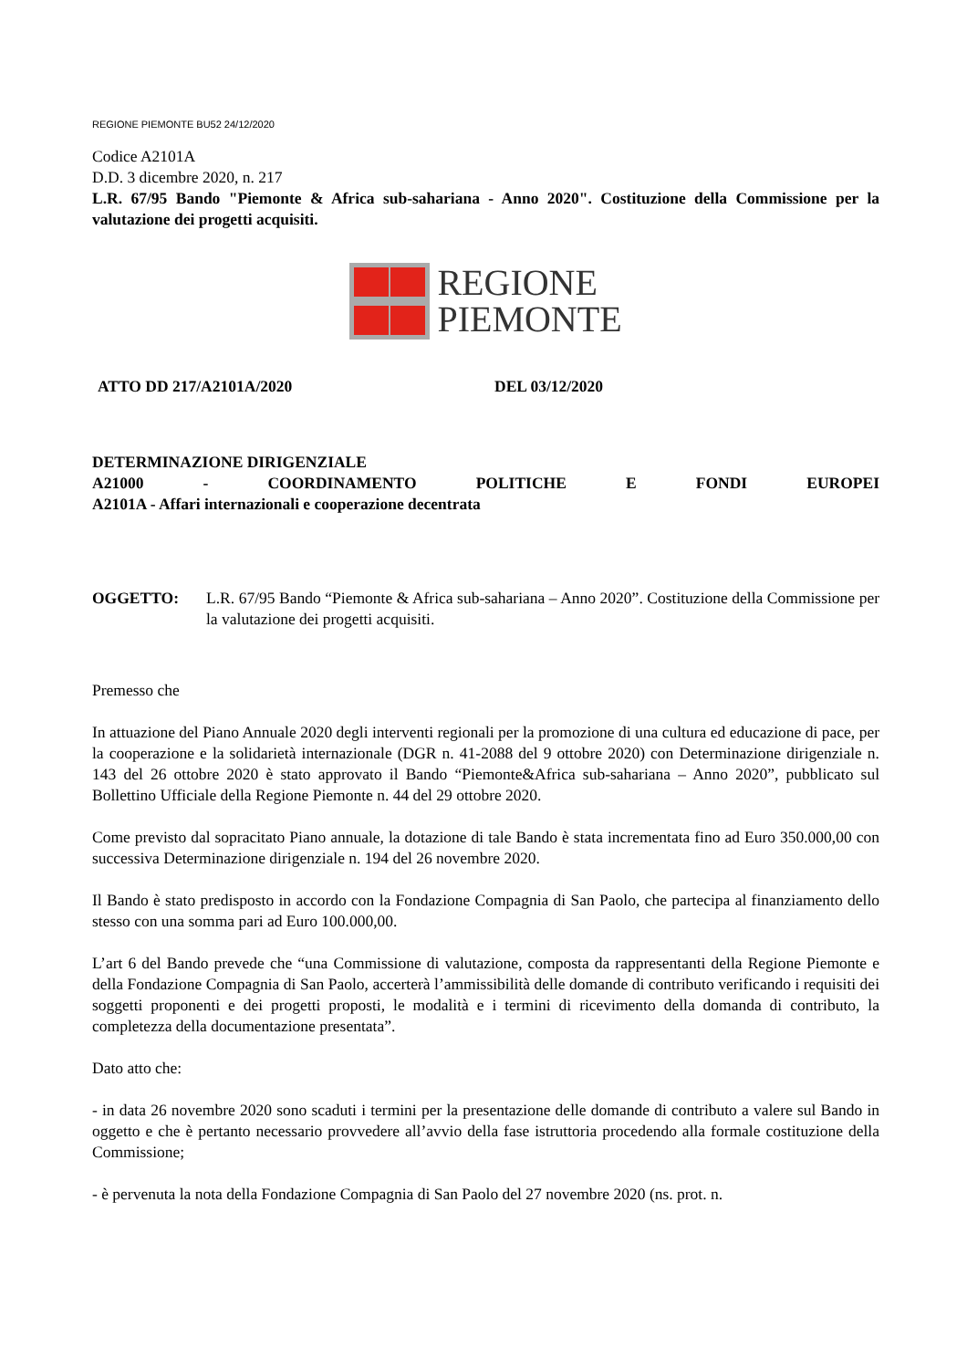REGIONE PIEMONTE BU52 24/12/2020
Codice A2101A
D.D. 3 dicembre 2020, n. 217
L.R. 67/95 Bando "Piemonte & Africa sub-sahariana - Anno 2020". Costituzione della Commissione per la valutazione dei progetti acquisiti.
REGIONE
PIEMONTE
ATTO DD 217/A2101A/2020 DEL 03/12/2020
DETERMINAZIONE DIRIGENZIALE
A21000 - COORDINAMENTO POLITICHE E FONDI EUROPEI
A2101A - Affari internazionali e cooperazione decentrata
OGGETTO: L.R. 67/95 Bando “Piemonte & Africa sub-sahariana – Anno 2020”. Costituzione della Commissione per la valutazione dei progetti acquisiti.
Premesso che
In attuazione del Piano Annuale 2020 degli interventi regionali per la promozione di una cultura ed educazione di pace, per la cooperazione e la solidarietà internazionale (DGR n. 41-2088 del 9 ottobre 2020) con Determinazione dirigenziale n. 143 del 26 ottobre 2020 è stato approvato il Bando “Piemonte&Africa sub-sahariana – Anno 2020”, pubblicato sul Bollettino Ufficiale della Regione Piemonte n. 44 del 29 ottobre 2020.
Come previsto dal sopracitato Piano annuale, la dotazione di tale Bando è stata incrementata fino ad Euro 350.000,00 con successiva Determinazione dirigenziale n. 194 del 26 novembre 2020.
Il Bando è stato predisposto in accordo con la Fondazione Compagnia di San Paolo, che partecipa al finanziamento dello stesso con una somma pari ad Euro 100.000,00.
L’art 6 del Bando prevede che “una Commissione di valutazione, composta da rappresentanti della Regione Piemonte e della Fondazione Compagnia di San Paolo, accerterà l’ammissibilità delle domande di contributo verificando i requisiti dei soggetti proponenti e dei progetti proposti, le modalità e i termini di ricevimento della domanda di contributo, la completezza della documentazione presentata”.
Dato atto che:
- in data 26 novembre 2020 sono scaduti i termini per la presentazione delle domande di contributo a valere sul Bando in oggetto e che è pertanto necessario provvedere all’avvio della fase istruttoria procedendo alla formale costituzione della Commissione;
- è pervenuta la nota della Fondazione Compagnia di San Paolo del 27 novembre 2020 (ns. prot. n.